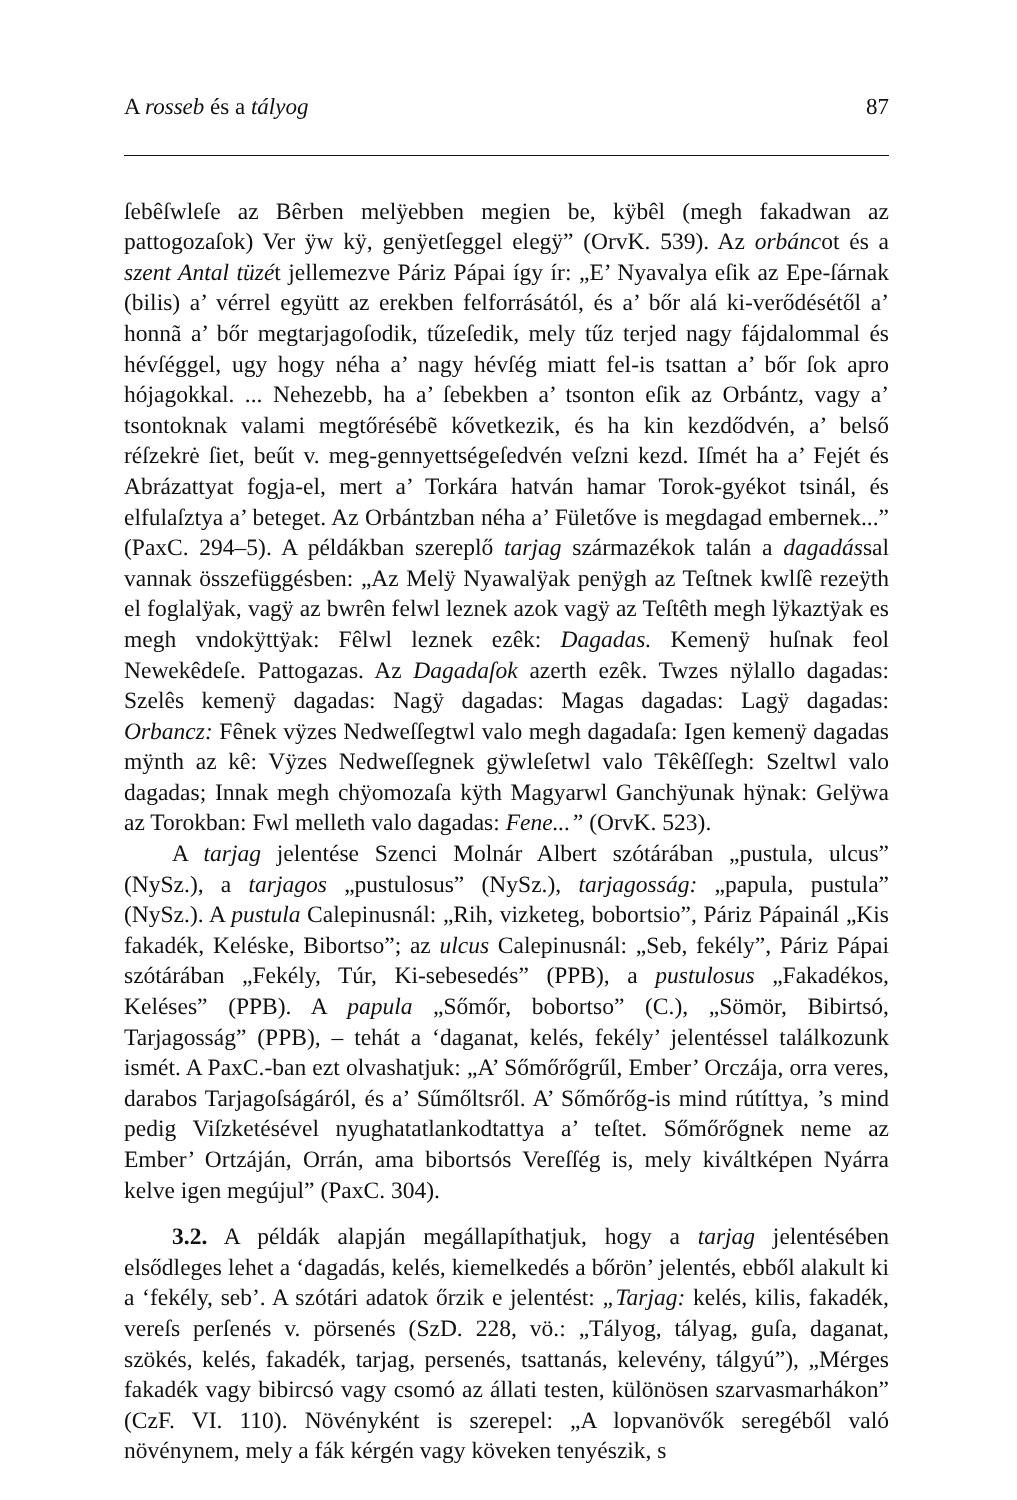A rosseb és a tályog 87
ſebêſwleſe az Bêrben melÿebben megien be, kÿbêl (megh fakadwan az pattogozaſok) Ver ÿw kÿ, genÿetſeggel elegÿ” (OrvK. 539). Az orbáncot és a szent Antal tüzét jellemezve Páriz Pápai így ír: „E’ Nyavalya eſik az Epe-ſárnak (bilis) a’ vérrel együtt az erekben felforrásától, és a’ bőr alá ki-verődésétől a’ honnã a’ bőr megtarjagoſodik, tűzeſedik, mely tűz terjed nagy fájdalommal és hévſéggel, ugy hogy néha a’ nagy hévſég miatt fel-is tsattan a’ bőr ſok apro hójagokkal. ... Nehezebb, ha a’ ſebekben a’ tsonton eſik az Orbántz, vagy a’ tsontoknak valami megtőrésébẽ kővetkezik, és ha kin kezdődvén, a’ belső réſzekrė ſiet, beűt v. meg-gennyettségeſedvén veſzni kezd. Iſmét ha a’ Fejét és Abrázattyat fogja-el, mert a’ Torkára hatván hamar Torok-gyékot tsinál, és elfulaſztya a’ beteget. Az Orbántzban néha a’ Fületőve is megdagad embernek...” (PaxC. 294–5). A példákban szereplő tarjag származékok talán a dagadással vannak összefüggésben: „Az Melÿ Nyawalÿak penÿgh az Teſtnek kwlſê rezeÿth el foglalÿak, vagÿ az bwrên felwl leznek azok vagÿ az Teſtêth megh lÿkaztÿak es megh vndokÿttÿak: Fêlwl leznek ezêk: Dagadas. Kemenÿ huſnak feol Newekêdeſe. Pattogazas. Az Dagadaſok azerth ezêk. Twzes nÿlallo dagadas: Szelês kemenÿ dagadas: Nagÿ dagadas: Magas dagadas: Lagÿ dagadas: Orbancz: Fênek vÿzes Nedweſſegtwl valo megh dagadaſa: Igen kemenÿ dagadas mÿnth az kê: Vÿzes Nedweſſegnek gÿwleſetwl valo Têkêſſegh: Szeltwl valo dagadas; Innak megh chÿomozaſa kÿth Magyarwl Ganchÿunak hÿnak: Gelÿwa az Torokban: Fwl melleth valo dagadas: Fene...” (OrvK. 523).
A tarjag jelentése Szenci Molnár Albert szótárában „pustula, ulcus” (NySz.), a tarjagos „pustulosus” (NySz.), tarjagosság: „papula, pustula” (NySz.). A pustula Calepinusnál: „Rih, vizketeg, bobortsio”, Páriz Pápainál „Kis fakadék, Keléske, Bibortso”; az ulcus Calepinusnál: „Seb, fekély”, Páriz Pápai szótárában „Fekély, Túr, Ki-sebesedés” (PPB), a pustulosus „Fakadékos, Keléses” (PPB). A papula „Sőmőr, bobortso” (C.), „Sömör, Bibirtsó, Tarjagosság” (PPB), – tehát a ‘daganat, kelés, fekély’ jelentéssel találkozunk ismét. A PaxC.-ban ezt olvashatjuk: „A’ Sőmőrőgrűl, Ember’ Orczája, orra veres, darabos Tarjagoſságáról, és a’ Sűmőltsről. A’ Sőmőrőg-is mind rútíttya, ’s mind pedig Viſzketésével nyughatatlankodtattya a’ teſtet. Sőmőrőgnek neme az Ember’ Ortzáján, Orrán, ama bibortsós Vereſſég is, mely kiváltképen Nyárra kelve igen megújul” (PaxC. 304).
3.2. A példák alapján megállapíthatjuk, hogy a tarjag jelentésében elsődleges lehet a ‘dagadás, kelés, kiemelkedés a bőrön’ jelentés, ebből alakult ki a ‘fekély, seb’. A szótári adatok őrzik e jelentést: „Tarjag: kelés, kilis, fakadék, vereſs perſenés v. pörsenés (SzD. 228, vö.: „Tályog, tályag, guſa, daganat, szökés, kelés, fakadék, tarjag, persenés, tsattanás, kelevény, tálgyú”), „Mérges fakadék vagy bibircsó vagy csomó az állati testen, különösen szarvasmarhákon” (CzF. VI. 110). Növényként is szerepel: „A lopvanövők seregéből való növénynem, mely a fák kérgén vagy köveken tenyészik, s